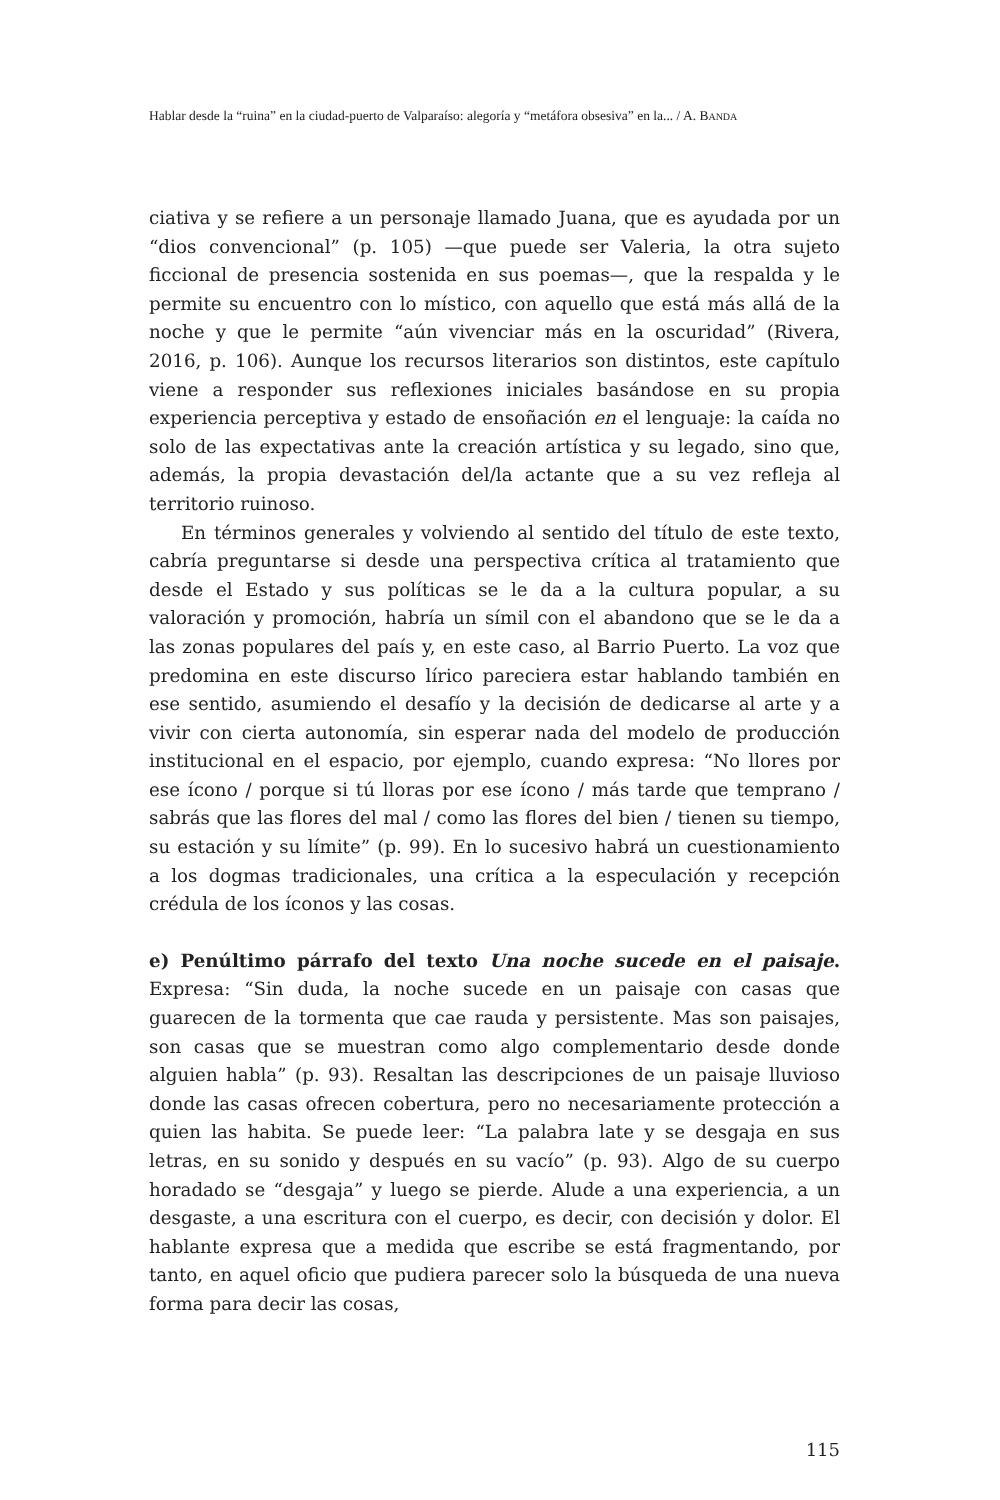Hablar desde la “ruina” en la ciudad-puerto de Valparaíso: alegoría y “metáfora obsesiva” en la... / A. BANDA
ciativa y se refiere a un personaje llamado Juana, que es ayudada por un “dios convencional” (p. 105) —que puede ser Valeria, la otra sujeto ficcional de presencia sostenida en sus poemas—, que la respalda y le permite su encuentro con lo místico, con aquello que está más allá de la noche y que le permite “aún vivenciar más en la oscuridad” (Rivera, 2016, p. 106). Aunque los recursos literarios son distintos, este capítulo viene a responder sus reflexiones iniciales basándose en su propia experiencia perceptiva y estado de ensoñación en el lenguaje: la caída no solo de las expectativas ante la creación artística y su legado, sino que, además, la propia devastación del/la actante que a su vez refleja al territorio ruinoso.
En términos generales y volviendo al sentido del título de este texto, cabría preguntarse si desde una perspectiva crítica al tratamiento que desde el Estado y sus políticas se le da a la cultura popular, a su valoración y promoción, habría un símil con el abandono que se le da a las zonas populares del país y, en este caso, al Barrio Puerto. La voz que predomina en este discurso lírico pareciera estar hablando también en ese sentido, asumiendo el desafío y la decisión de dedicarse al arte y a vivir con cierta autonomía, sin esperar nada del modelo de producción institucional en el espacio, por ejemplo, cuando expresa: “No llores por ese ícono / porque si tú lloras por ese ícono / más tarde que temprano / sabrás que las flores del mal / como las flores del bien / tienen su tiempo, su estación y su límite” (p. 99). En lo sucesivo habrá un cuestionamiento a los dogmas tradicionales, una crítica a la especulación y recepción crédula de los íconos y las cosas.
e) Penúltimo párrafo del texto Una noche sucede en el paisaje. Expresa: “Sin duda, la noche sucede en un paisaje con casas que guarecen de la tormenta que cae rauda y persistente. Mas son paisajes, son casas que se muestran como algo complementario desde donde alguien habla” (p. 93). Resaltan las descripciones de un paisaje lluvioso donde las casas ofrecen cobertura, pero no necesariamente protección a quien las habita. Se puede leer: “La palabra late y se desgaja en sus letras, en su sonido y después en su vacío” (p. 93). Algo de su cuerpo horadado se “desgaja” y luego se pierde. Alude a una experiencia, a un desgaste, a una escritura con el cuerpo, es decir, con decisión y dolor. El hablante expresa que a medida que escribe se está fragmentando, por tanto, en aquel oficio que pudiera parecer solo la búsqueda de una nueva forma para decir las cosas,
115